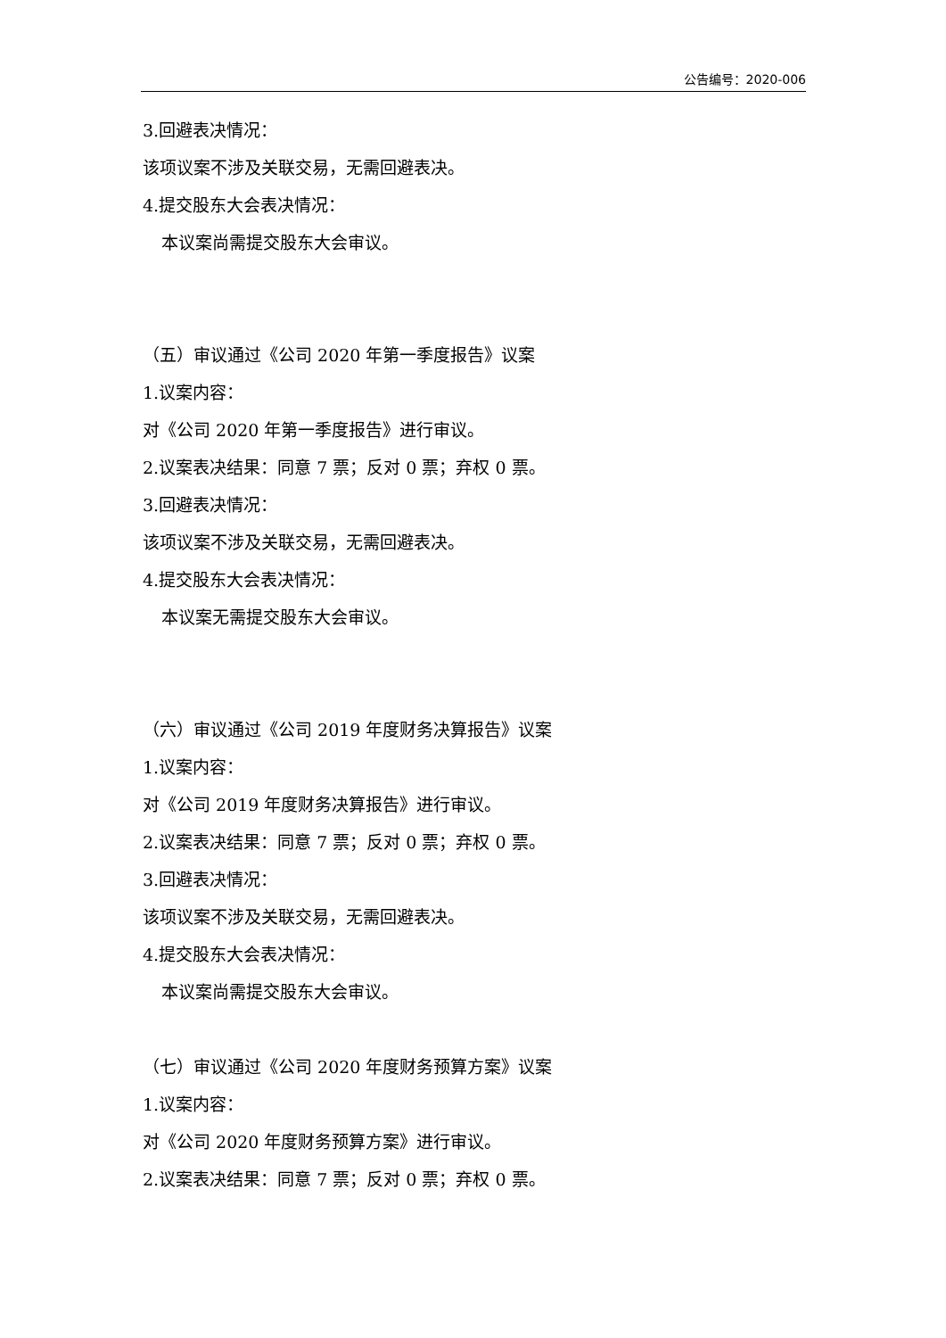公告编号：2020-006
3.回避表决情况：
该项议案不涉及关联交易，无需回避表决。
4.提交股东大会表决情况：
本议案尚需提交股东大会审议。
（五）审议通过《公司 2020 年第一季度报告》议案
1.议案内容：
对《公司 2020 年第一季度报告》进行审议。
2.议案表决结果：同意 7 票；反对 0 票；弃权 0 票。
3.回避表决情况：
该项议案不涉及关联交易，无需回避表决。
4.提交股东大会表决情况：
本议案无需提交股东大会审议。
（六）审议通过《公司 2019 年度财务决算报告》议案
1.议案内容：
对《公司 2019 年度财务决算报告》进行审议。
2.议案表决结果：同意 7 票；反对 0 票；弃权 0 票。
3.回避表决情况：
该项议案不涉及关联交易，无需回避表决。
4.提交股东大会表决情况：
本议案尚需提交股东大会审议。
（七）审议通过《公司 2020 年度财务预算方案》议案
1.议案内容：
对《公司 2020 年度财务预算方案》进行审议。
2.议案表决结果：同意 7 票；反对 0 票；弃权 0 票。